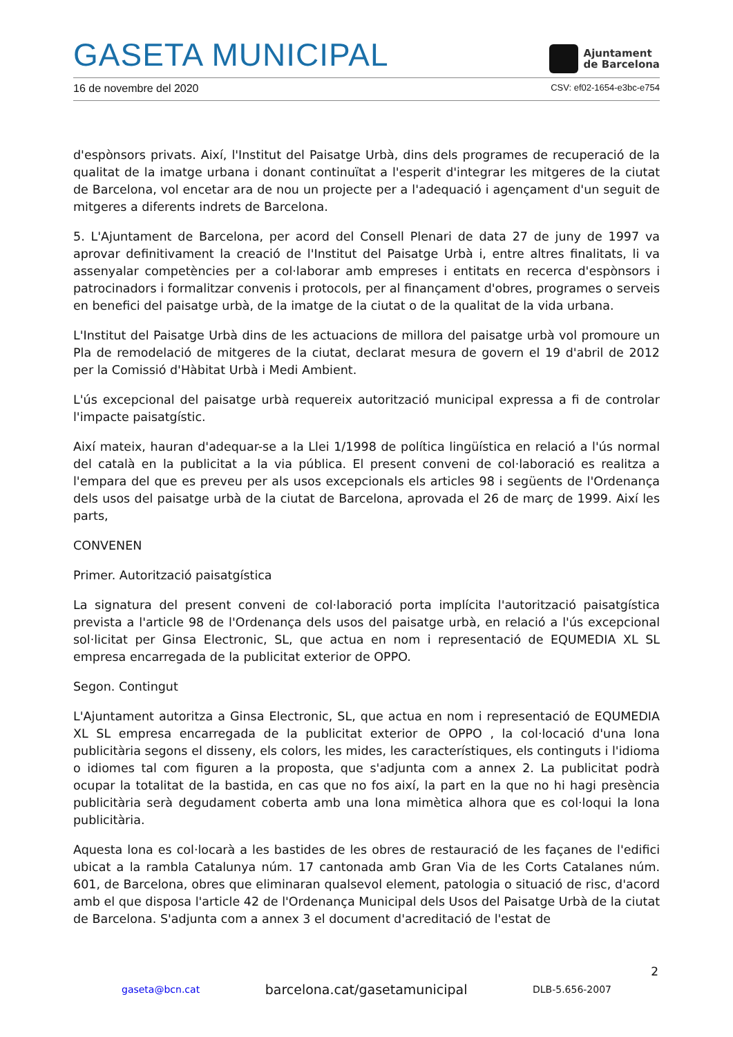GASETA MUNICIPAL
Ajuntament
de Barcelona
16 de novembre del 2020 CSV: ef02-1654-e3bc-e754
d'espònsors privats. Així, l'Institut del Paisatge Urbà, dins dels programes de recuperació de la qualitat de la imatge urbana i donant continuïtat a l'esperit d'integrar les mitgeres de la ciutat de Barcelona, vol encetar ara de nou un projecte per a l'adequació i agençament d'un seguit de mitgeres a diferents indrets de Barcelona.
5. L'Ajuntament de Barcelona, per acord del Consell Plenari de data 27 de juny de 1997 va aprovar definitivament la creació de l'Institut del Paisatge Urbà i, entre altres finalitats, li va assenyalar competències per a col·laborar amb empreses i entitats en recerca d'espònsors i patrocinadors i formalitzar convenis i protocols, per al finançament d'obres, programes o serveis en benefici del paisatge urbà, de la imatge de la ciutat o de la qualitat de la vida urbana.
L'Institut del Paisatge Urbà dins de les actuacions de millora del paisatge urbà vol promoure un Pla de remodelació de mitgeres de la ciutat, declarat mesura de govern el 19 d'abril de 2012 per la Comissió d'Hàbitat Urbà i Medi Ambient.
L'ús excepcional del paisatge urbà requereix autorització municipal expressa a fi de controlar l'impacte paisatgístic.
Així mateix, hauran d'adequar-se a la Llei 1/1998 de política lingüística en relació a l'ús normal del català en la publicitat a la via pública. El present conveni de col·laboració es realitza a l'empara del que es preveu per als usos excepcionals els articles 98 i següents de l'Ordenança dels usos del paisatge urbà de la ciutat de Barcelona, aprovada el 26 de març de 1999. Així les parts,
CONVENEN
Primer. Autorització paisatgística
La signatura del present conveni de col·laboració porta implícita l'autorització paisatgística prevista a l'article 98 de l'Ordenança dels usos del paisatge urbà, en relació a l'ús excepcional sol·licitat per Ginsa Electronic, SL, que actua en nom i representació de EQUMEDIA XL SL empresa encarregada de la publicitat exterior de OPPO.
Segon. Contingut
L'Ajuntament autoritza a Ginsa Electronic, SL, que actua en nom i representació de EQUMEDIA XL SL empresa encarregada de la publicitat exterior de OPPO , la col·locació d'una lona publicitària segons el disseny, els colors, les mides, les característiques, els continguts i l'idioma o idiomes tal com figuren a la proposta, que s'adjunta com a annex 2. La publicitat podrà ocupar la totalitat de la bastida, en cas que no fos així, la part en la que no hi hagi presència publicitària serà degudament coberta amb una lona mimètica alhora que es col·loqui la lona publicitària.
Aquesta lona es col·locarà a les bastides de les obres de restauració de les façanes de l'edifici ubicat a la rambla Catalunya núm. 17 cantonada amb Gran Via de les Corts Catalanes núm. 601, de Barcelona, obres que eliminaran qualsevol element, patologia o situació de risc, d'acord amb el que disposa l'article 42 de l'Ordenança Municipal dels Usos del Paisatge Urbà de la ciutat de Barcelona. S'adjunta com a annex 3 el document d'acreditació de l'estat de
2
gaseta@bcn.cat barcelona.cat/gasetamunicipal DLB-5.656-2007